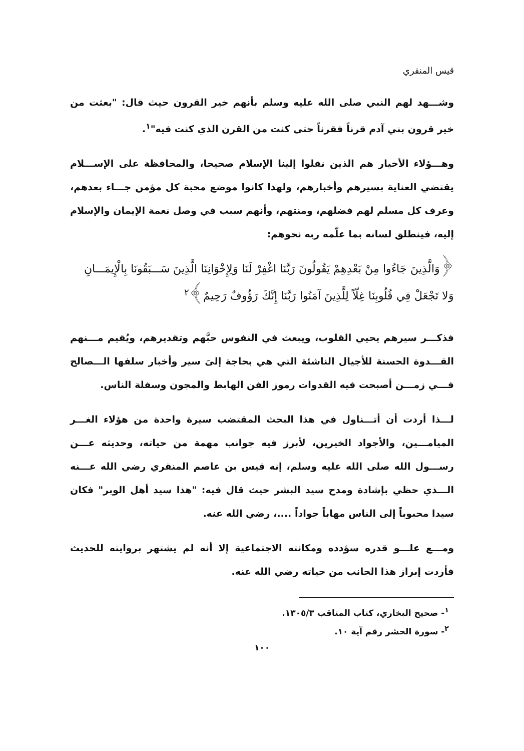قيس المنقري
وشـــهد لهم النبي صلى الله عليه وسلم بأنهم خير القرون حيث قال: "بعثت من خير قرون بني آدم قرناً فقرناً حتى كنت من القرن الذي كنت فيه"<sup>١</sup>.
وهـــؤلاء الأخيار هم الذين نقلوا إلينا الإسلام صحيحا، والمحافظة على الإســـلام يقتضي العناية بسيرهم وأخبارهم، ولهذا كانوا موضع محبة كل مؤمن جـــاء بعدهم، وعرف كل مسلم لهم فضلهم، ومنتهم، وأنهم سبب في وصل نعمة الإيمان والإسلام إليه، فينطلق لسانه بما علّمه ربه نحوهم:
﴿وَالَّذِينَ جَاءُوا مِنْ بَعْدِهِمْ يَقُولُونَ رَبَّنَا اغْفِرْ لَنَا وَلِإِخْوَانِنَا الَّذِينَ سَـــبَقُونَا بِالْإِيمَـــانِ وَلا تَجْعَلْ فِي قُلُوبِنَا غِلّاً لِلَّذِينَ آمَنُوا رَبَّنَا إِنَّكَ رَؤُوفٌ رَحِيمٌ﴾<sup>٢</sup>
فذكـــر سيرهم يحيي القلوب، ويبعث في النفوس حبَّهم وتقديرهم، ويُقيم مـــنهم القـــدوة الحسنة للأجيال الناشئة التي هي بحاجة إلىَ سير وأخبار سلفها الـــصالح فـــي زمـــن أصبحت فيه القدوات رموز الفن الهابط والمجون وسفلة الناس.
لـــذا أردت أن أتـــناول في هذا البحث المقتضب سيرة واحدة من هؤلاء الغـــر الميامـــين، والأجواد الخيرين، لأبرز فيه جوانب مهمة من حياته، وحديثه عـــن رســـول الله صلى الله عليه وسلم، إنه قيس بن عاصم المنقري رضي الله عـــنه الـــذي حظي بإشادة ومدح سيد البشر حيث قال فيه: "هذا سيد أهل الوبر" فكان سيدا محبوباً إلى الناس مهاباً جواداً ....، رضي الله عنه.
ومـــع علـــو قدره سؤدده ومكانته الاجتماعية إلا أنه لم يشتهر بروايته للحديث فأردت إبراز هذا الجانب من حياته رضي الله عنه.
<sup>١</sup>- صحيح البخاري، كتاب المناقب ١٣٠٥/٣.
<sup>٢</sup>- سورة الحشر رقم آية ١٠.
١٠٠